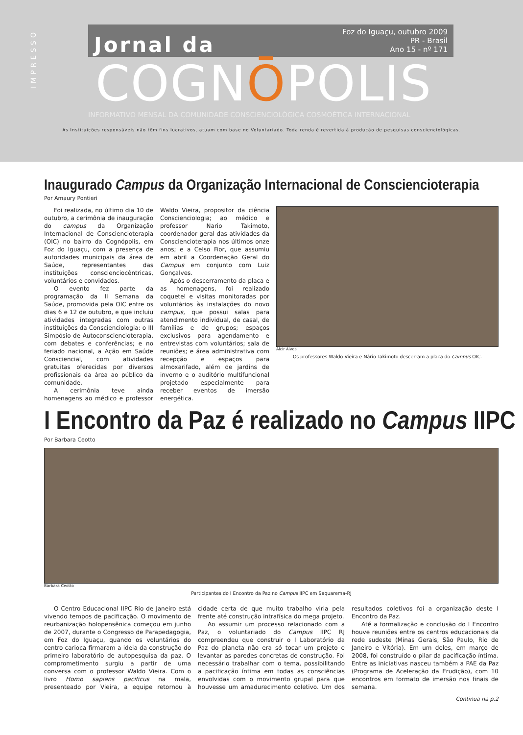IMPRESSO
Jornal da
Foz do Iguaçu, outubro 2009
PR - Brasil
Ano 15 - nº 171
COGNŌPOLIS
INFORMATIVO MENSAL DA COMUNIDADE CONSCIENCIOLÓGICA COSMOÉTICA INTERNACIONAL
As Instituições responsáveis não têm fins lucrativos, atuam com base no Voluntariado. Toda renda é revertida à produção de pesquisas conscienciológicas.
Inaugurado Campus da Organização Internacional de Conscienciote­rapia
Por Amaury Pontieri
Foi realizada, no último dia 10 de outubro, a cerimônia de inauguração do campus da Organização Internacional de Conscienciote­rapia (OIC) no bairro da Cognópolis, em Foz do Iguaçu, com a presença de autoridades municipais da área de Saúde, representantes das instituições conscienciocêntricas, voluntários e convidados.
O evento fez parte da programação da II Semana da Saúde, promovida pela OIC entre os dias 6 e 12 de outubro, e que incluiu atividades integradas com outras instituições da Conscienciologia: o III Simpósio de Autoconscienciote­rapia, com debates e conferências; e no feriado nacional, a Ação em Saúde Consciencial, com atividades gratuitas oferecidas por diversos profissionais da área ao público da comunidade.
A cerimônia teve ainda homenagens ao médico e professor Waldo Vieira, propositor da ciência Conscienciologia; ao médico e professor Nario Takimoto, coordenador geral das atividades da Conscienciote­rapia nos últimos onze anos; e a Celso Fior, que assumiu em abril a Coordenação Geral do Campus em conjunto com Luiz Gonçalves.
Após o descerramento da placa e as homenagens, foi realizado coquetel e visitas monitoradas por voluntários às instalações do novo campus, que possui salas para atendimento individual, de casal, de famílias e de grupos; espaços exclusivos para agendamento e entrevistas com voluntários; sala de reuniões; e área administrativa com recepção e espaços para almoxarifado, além de jardins de inverno e o auditório multifuncional projetado especialmente para receber eventos de imersão energética.
Alcir Alves
Os professores Waldo Vieira e Nário Takimoto descerram a placa do Campus OIC.
I Encontro da Paz é realizado no Campus IIPC
Por Barbara Ceotto
Barbara Ceotto
Participantes do I Encontro da Paz no Campus IIPC em Saquarema-RJ
O Centro Educacional IIPC Rio de Janeiro está vivendo tempos de pacificação. O movimento de reurbanização holopensênica começou em junho de 2007, durante o Congresso de Parapedagogia, em Foz do Iguaçu, quando os voluntários do centro carioca firmaram a ideia da construção do primeiro laboratório de autopesquisa da paz. O comprometimento surgiu a partir de uma conversa com o professor Waldo Vieira. Com o livro Homo sapiens pacificus na mala, presenteado por Vieira, a equipe retornou à cidade certa de que muito trabalho viria pela frente até construção intrafísica do mega projeto.
Ao assumir um processo relacionado com a Paz, o voluntariado do Campus IIPC RJ compreendeu que construir o I Laboratório da Paz do planeta não era só tocar um projeto e levantar as paredes concretas de construção. Foi necessário trabalhar com o tema, possibilitando a pacificação íntima em todas as consciências envolvidas com o movimento grupal para que houvesse um amadurecimento coletivo. Um dos resultados coletivos foi a organização deste I Encontro da Paz.
Até a formalização e conclusão do I Encontro houve reuniões entre os centros educacionais da rede sudeste (Minas Gerais, São Paulo, Rio de Janeiro e Vitória). Em um deles, em março de 2008, foi construído o pilar da pacificação íntima. Entre as iniciativas nasceu também a PAE da Paz (Programa de Aceleração da Erudição), com 10 encontros em formato de imersão nos finais de semana.
Continua na p.2